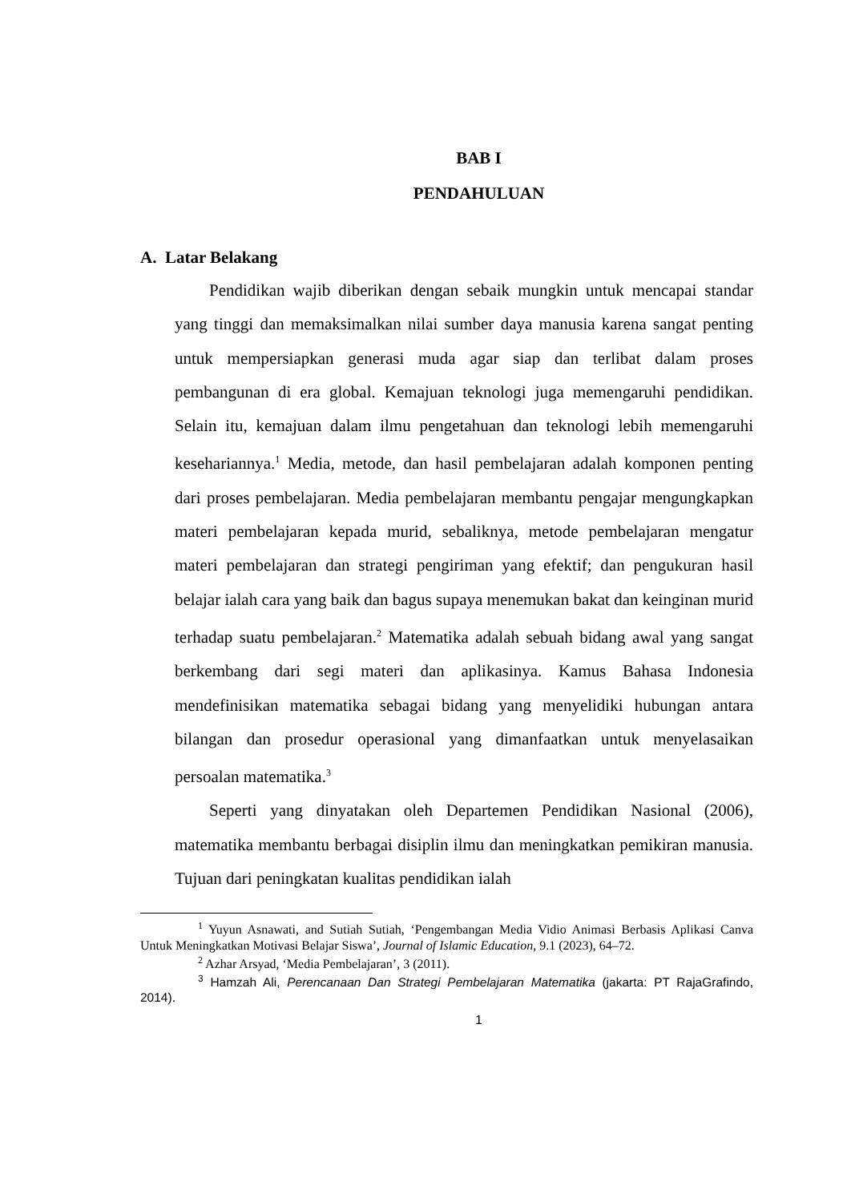BAB I
PENDAHULUAN
A. Latar Belakang
Pendidikan wajib diberikan dengan sebaik mungkin untuk mencapai standar yang tinggi dan memaksimalkan nilai sumber daya manusia karena sangat penting untuk mempersiapkan generasi muda agar siap dan terlibat dalam proses pembangunan di era global. Kemajuan teknologi juga memengaruhi pendidikan. Selain itu, kemajuan dalam ilmu pengetahuan dan teknologi lebih memengaruhi kesehariannya.<sup>1</sup> Media, metode, dan hasil pembelajaran adalah komponen penting dari proses pembelajaran. Media pembelajaran membantu pengajar mengungkapkan materi pembelajaran kepada murid, sebaliknya, metode pembelajaran mengatur materi pembelajaran dan strategi pengiriman yang efektif; dan pengukuran hasil belajar ialah cara yang baik dan bagus supaya menemukan bakat dan keinginan murid terhadap suatu pembelajaran.<sup>2</sup> Matematika adalah sebuah bidang awal yang sangat berkembang dari segi materi dan aplikasinya. Kamus Bahasa Indonesia mendefinisikan matematika sebagai bidang yang menyelidiki hubungan antara bilangan dan prosedur operasional yang dimanfaatkan untuk menyelasaikan persoalan matematika.<sup>3</sup>
Seperti yang dinyatakan oleh Departemen Pendidikan Nasional (2006), matematika membantu berbagai disiplin ilmu dan meningkatkan pemikiran manusia. Tujuan dari peningkatan kualitas pendidikan ialah
<sup>1</sup> Yuyun Asnawati, and Sutiah Sutiah, ‘Pengembangan Media Vidio Animasi Berbasis Aplikasi Canva Untuk Meningkatkan Motivasi Belajar Siswa’, Journal of Islamic Education, 9.1 (2023), 64–72.
<sup>2</sup> Azhar Arsyad, ‘Media Pembelajaran’, 3 (2011).
<sup>3</sup> Hamzah Ali, Perencanaan Dan Strategi Pembelajaran Matematika (jakarta: PT RajaGrafindo, 2014).
1